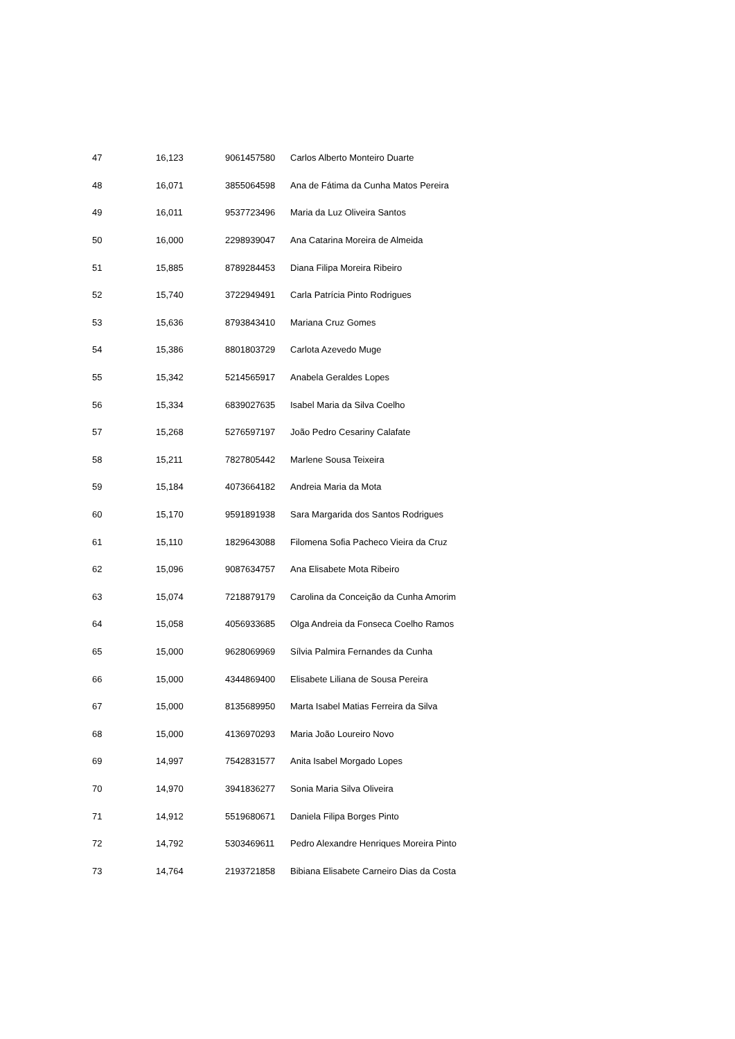| 47 | 16,123 | 9061457580 | Carlos Alberto Monteiro Duarte |
| 48 | 16,071 | 3855064598 | Ana de Fátima da Cunha Matos Pereira |
| 49 | 16,011 | 9537723496 | Maria da Luz Oliveira Santos |
| 50 | 16,000 | 2298939047 | Ana Catarina Moreira de Almeida |
| 51 | 15,885 | 8789284453 | Diana Filipa Moreira Ribeiro |
| 52 | 15,740 | 3722949491 | Carla Patrícia Pinto Rodrigues |
| 53 | 15,636 | 8793843410 | Mariana Cruz Gomes |
| 54 | 15,386 | 8801803729 | Carlota Azevedo Muge |
| 55 | 15,342 | 5214565917 | Anabela Geraldes Lopes |
| 56 | 15,334 | 6839027635 | Isabel Maria da Silva Coelho |
| 57 | 15,268 | 5276597197 | João Pedro Cesariny Calafate |
| 58 | 15,211 | 7827805442 | Marlene Sousa Teixeira |
| 59 | 15,184 | 4073664182 | Andreia Maria da Mota |
| 60 | 15,170 | 9591891938 | Sara Margarida dos Santos Rodrigues |
| 61 | 15,110 | 1829643088 | Filomena Sofia Pacheco Vieira da Cruz |
| 62 | 15,096 | 9087634757 | Ana Elisabete Mota Ribeiro |
| 63 | 15,074 | 7218879179 | Carolina da Conceição da Cunha Amorim |
| 64 | 15,058 | 4056933685 | Olga Andreia da Fonseca Coelho Ramos |
| 65 | 15,000 | 9628069969 | Sílvia Palmira Fernandes da Cunha |
| 66 | 15,000 | 4344869400 | Elisabete Liliana de Sousa Pereira |
| 67 | 15,000 | 8135689950 | Marta Isabel Matias Ferreira da Silva |
| 68 | 15,000 | 4136970293 | Maria João Loureiro Novo |
| 69 | 14,997 | 7542831577 | Anita Isabel Morgado Lopes |
| 70 | 14,970 | 3941836277 | Sonia Maria Silva Oliveira |
| 71 | 14,912 | 5519680671 | Daniela Filipa Borges Pinto |
| 72 | 14,792 | 5303469611 | Pedro Alexandre Henriques Moreira Pinto |
| 73 | 14,764 | 2193721858 | Bibiana Elisabete Carneiro Dias da Costa |